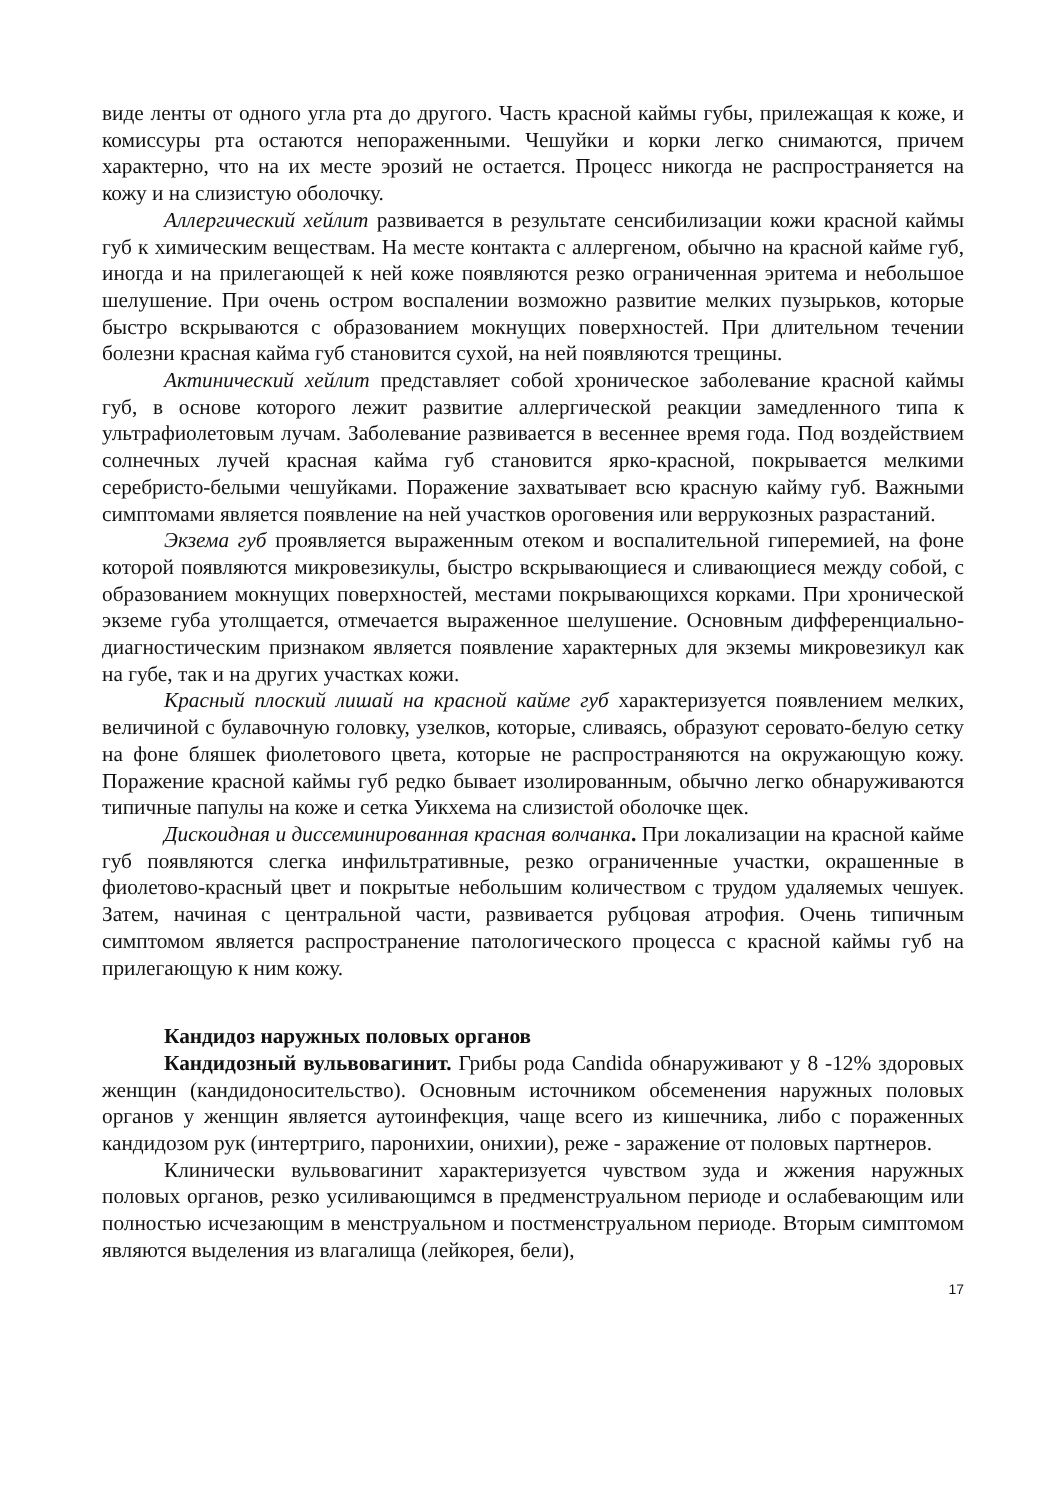виде ленты от одного угла рта до другого. Часть красной каймы губы, прилежащая к коже, и комиссуры рта остаются непораженными. Чешуйки и корки легко снимаются, причем характерно, что на их месте эрозий не остается. Процесс никогда не распространяется на кожу и на слизистую оболочку.
Аллергический хейлит развивается в результате сенсибилизации кожи красной каймы губ к химическим веществам. На месте контакта с аллергеном, обычно на красной кайме губ, иногда и на прилегающей к ней коже появляются резко ограниченная эритема и небольшое шелушение. При очень остром воспалении возможно развитие мелких пузырьков, которые быстро вскрываются с образованием мокнущих поверхностей. При длительном течении болезни красная кайма губ становится сухой, на ней появляются трещины.
Актинический хейлит представляет собой хроническое заболевание красной каймы губ, в основе которого лежит развитие аллергической реакции замедленного типа к ультрафиолетовым лучам. Заболевание развивается в весеннее время года. Под воздействием солнечных лучей красная кайма губ становится ярко-красной, покрывается мелкими серебристо-белыми чешуйками. Поражение захватывает всю красную кайму губ. Важными симптомами является появление на ней участков ороговения или веррукозных разрастаний.
Экзема губ проявляется выраженным отеком и воспалительной гиперемией, на фоне которой появляются микровезикулы, быстро вскрывающиеся и сливающиеся между собой, с образованием мокнущих поверхностей, местами покрывающихся корками. При хронической экземе губа утолщается, отмечается выраженное шелушение. Основным дифференциально-диагностическим признаком является появление характерных для экземы микровезикул как на губе, так и на других участках кожи.
Красный плоский лишай на красной кайме губ характеризуется появлением мелких, величиной с булавочную головку, узелков, которые, сливаясь, образуют серовато-белую сетку на фоне бляшек фиолетового цвета, которые не распространяются на окружающую кожу. Поражение красной каймы губ редко бывает изолированным, обычно легко обнаруживаются типичные папулы на коже и сетка Уикхема на слизистой оболочке щек.
Дискоидная и диссеминированная красная волчанка. При локализации на красной кайме губ появляются слегка инфильтративные, резко ограниченные участки, окрашенные в фиолетово-красный цвет и покрытые небольшим количеством с трудом удаляемых чешуек. Затем, начиная с центральной части, развивается рубцовая атрофия. Очень типичным симптомом является распространение патологического процесса с красной каймы губ на прилегающую к ним кожу.
Кандидоз наружных половых органов
Кандидозный вульвовагинит. Грибы рода Candida обнаруживают у 8 -12% здоровых женщин (кандидоносительство). Основным источником обсеменения наружных половых органов у женщин является аутоинфекция, чаще всего из кишечника, либо с пораженных кандидозом рук (интертриго, паронихии, онихии), реже - заражение от половых партнеров.
Клинически вульвовагинит характеризуется чувством зуда и жжения наружных половых органов, резко усиливающимся в предменструальном периоде и ослабевающим или полностью исчезающим в менструальном и постменструальном периоде. Вторым симптомом являются выделения из влагалища (лейкорея, бели),
17